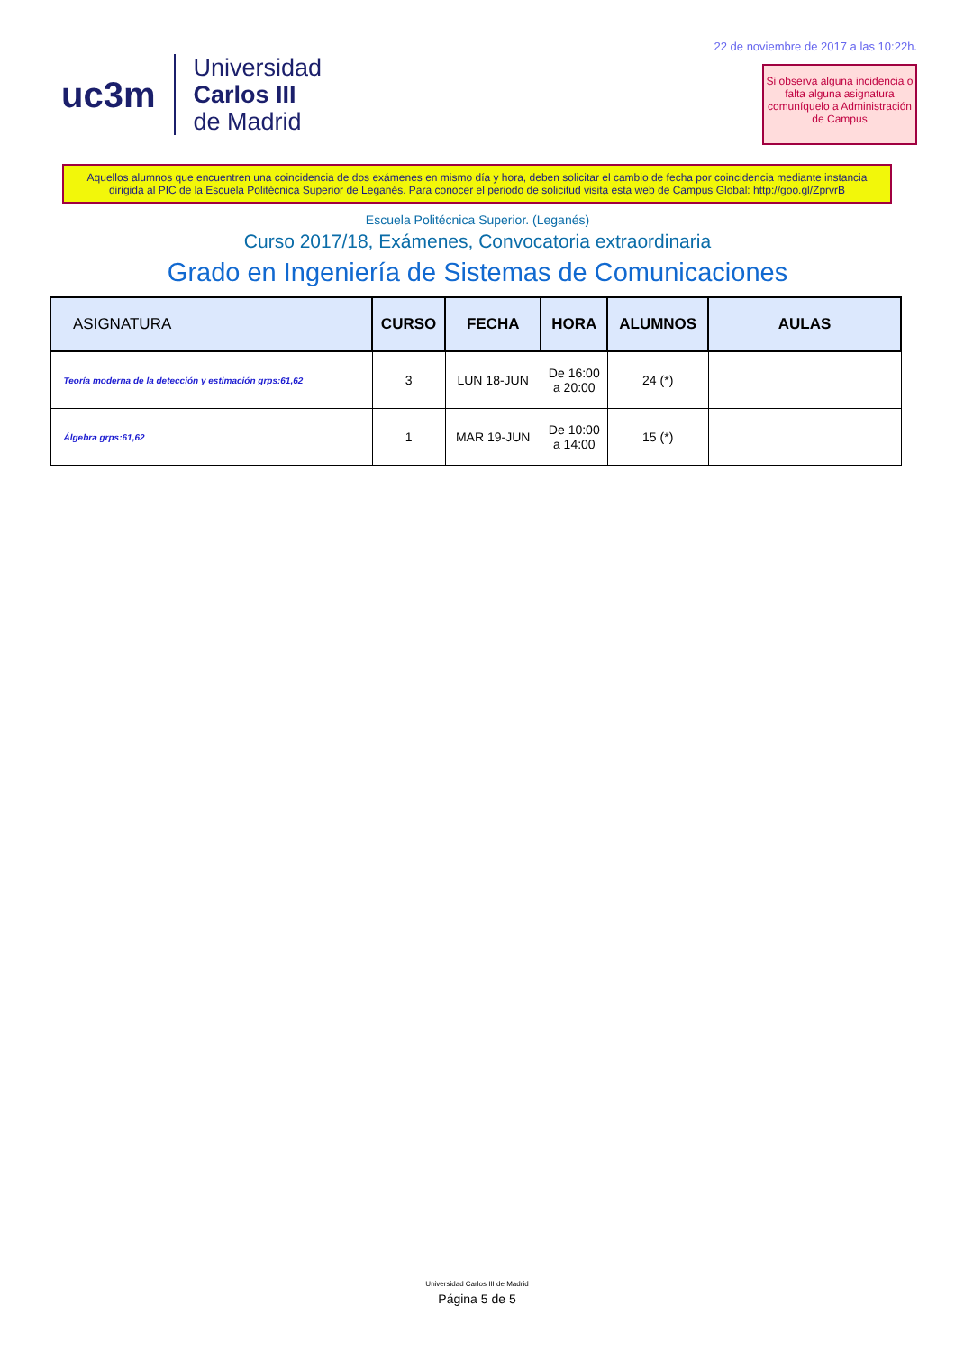uc3m
Universidad
Carlos III
de Madrid
22 de noviembre de 2017 a las 10:22h.
Si observa alguna incidencia o falta alguna asignatura comuníquelo a Administración de Campus
Aquellos alumnos que encuentren una coincidencia de dos exámenes en mismo día y hora, deben solicitar el cambio de fecha por coincidencia mediante instancia dirigida al PIC de la Escuela Politécnica Superior de Leganés. Para conocer el periodo de solicitud visita esta web de Campus Global: http://goo.gl/ZprvrB
Escuela Politécnica Superior. (Leganés)
Curso 2017/18, Exámenes, Convocatoria extraordinaria
Grado en Ingeniería de Sistemas de Comunicaciones
| ASIGNATURA | CURSO | FECHA | HORA | ALUMNOS | AULAS |
| --- | --- | --- | --- | --- | --- |
| Teoría moderna de la detección y estimación grps:61,62 | 3 | LUN 18-JUN | De 16:00 a 20:00 | 24 (*) | |
| Álgebra grps:61,62 | 1 | MAR 19-JUN | De 10:00 a 14:00 | 15 (*) | |
Universidad Carlos III de Madrid
Página 5 de 5